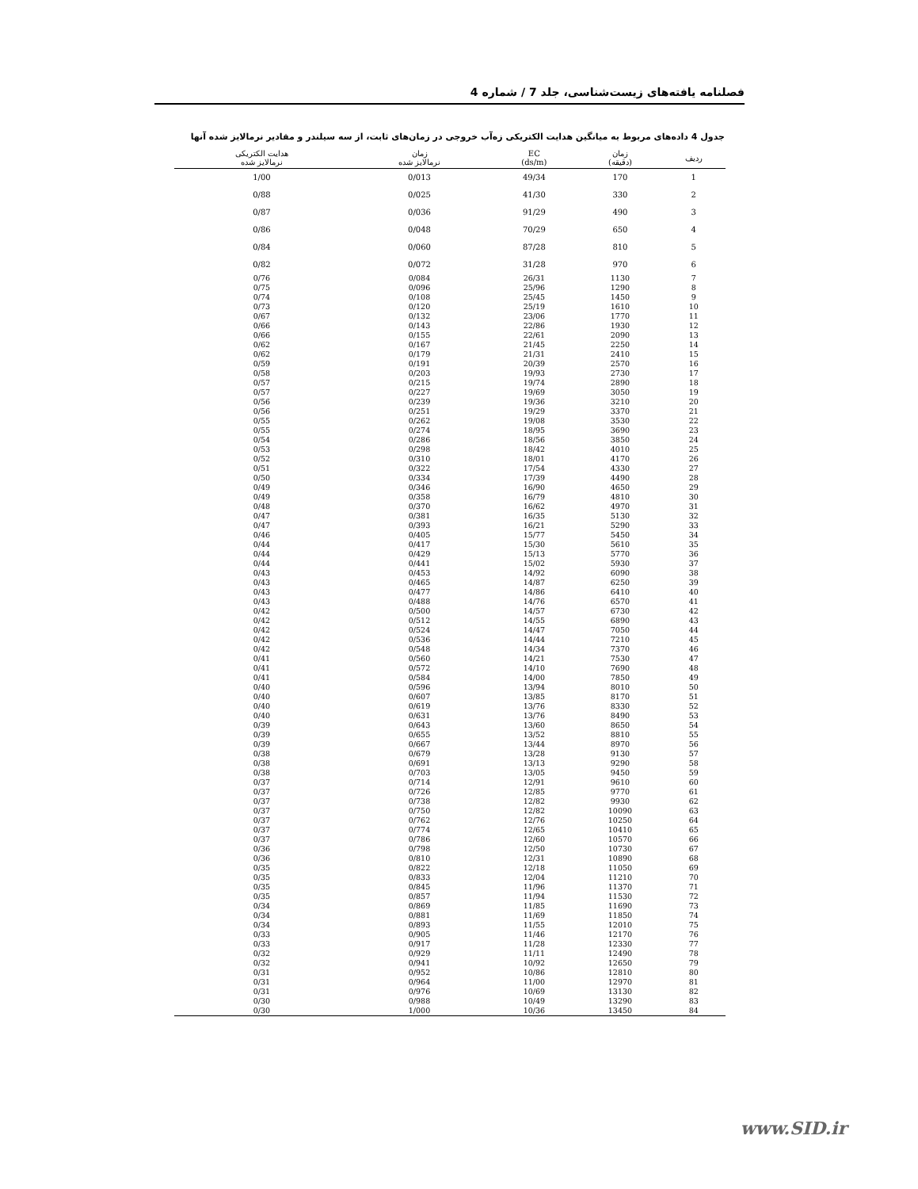فصلنامه یافته‌های زیست‌شناسی، جلد 7 / شماره 4
جدول 4 داده‌های مربوط به میانگین هدایت الکتریکی زه‌آب خروجی در زمان‌های ثابت، از سه سیلندر و مقادیر نرمالایز شده آنها
| ردیف | زمان (دقیقه) | EC (ds/m) | زمان نرمالایز شده | هدایت الکتریکی نرمالایز شده |
| --- | --- | --- | --- | --- |
| 1 | 170 | 49/34 | 0/013 | 1/00 |
| 2 | 330 | 41/30 | 0/025 | 0/88 |
| 3 | 490 | 91/29 | 0/036 | 0/87 |
| 4 | 650 | 70/29 | 0/048 | 0/86 |
| 5 | 810 | 87/28 | 0/060 | 0/84 |
| 6 | 970 | 31/28 | 0/072 | 0/82 |
| 7 | 1130 | 26/31 | 0/084 | 0/76 |
| 8 | 1290 | 25/96 | 0/096 | 0/75 |
| 9 | 1450 | 25/45 | 0/108 | 0/74 |
| 10 | 1610 | 25/19 | 0/120 | 0/73 |
| 11 | 1770 | 23/06 | 0/132 | 0/67 |
| 12 | 1930 | 22/86 | 0/143 | 0/66 |
| 13 | 2090 | 22/61 | 0/155 | 0/66 |
| 14 | 2250 | 21/45 | 0/167 | 0/62 |
| 15 | 2410 | 21/31 | 0/179 | 0/62 |
| 16 | 2570 | 20/39 | 0/191 | 0/59 |
| 17 | 2730 | 19/93 | 0/203 | 0/58 |
| 18 | 2890 | 19/74 | 0/215 | 0/57 |
| 19 | 3050 | 19/69 | 0/227 | 0/57 |
| 20 | 3210 | 19/36 | 0/239 | 0/56 |
| 21 | 3370 | 19/29 | 0/251 | 0/56 |
| 22 | 3530 | 19/08 | 0/262 | 0/55 |
| 23 | 3690 | 18/95 | 0/274 | 0/55 |
| 24 | 3850 | 18/56 | 0/286 | 0/54 |
| 25 | 4010 | 18/42 | 0/298 | 0/53 |
| 26 | 4170 | 18/01 | 0/310 | 0/52 |
| 27 | 4330 | 17/54 | 0/322 | 0/51 |
| 28 | 4490 | 17/39 | 0/334 | 0/50 |
| 29 | 4650 | 16/90 | 0/346 | 0/49 |
| 30 | 4810 | 16/79 | 0/358 | 0/49 |
| 31 | 4970 | 16/62 | 0/370 | 0/48 |
| 32 | 5130 | 16/35 | 0/381 | 0/47 |
| 33 | 5290 | 16/21 | 0/393 | 0/47 |
| 34 | 5450 | 15/77 | 0/405 | 0/46 |
| 35 | 5610 | 15/30 | 0/417 | 0/44 |
| 36 | 5770 | 15/13 | 0/429 | 0/44 |
| 37 | 5930 | 15/02 | 0/441 | 0/44 |
| 38 | 6090 | 14/92 | 0/453 | 0/43 |
| 39 | 6250 | 14/87 | 0/465 | 0/43 |
| 40 | 6410 | 14/86 | 0/477 | 0/43 |
| 41 | 6570 | 14/76 | 0/488 | 0/43 |
| 42 | 6730 | 14/57 | 0/500 | 0/42 |
| 43 | 6890 | 14/55 | 0/512 | 0/42 |
| 44 | 7050 | 14/47 | 0/524 | 0/42 |
| 45 | 7210 | 14/44 | 0/536 | 0/42 |
| 46 | 7370 | 14/34 | 0/548 | 0/42 |
| 47 | 7530 | 14/21 | 0/560 | 0/41 |
| 48 | 7690 | 14/10 | 0/572 | 0/41 |
| 49 | 7850 | 14/00 | 0/584 | 0/41 |
| 50 | 8010 | 13/94 | 0/596 | 0/40 |
| 51 | 8170 | 13/85 | 0/607 | 0/40 |
| 52 | 8330 | 13/76 | 0/619 | 0/40 |
| 53 | 8490 | 13/76 | 0/631 | 0/40 |
| 54 | 8650 | 13/60 | 0/643 | 0/39 |
| 55 | 8810 | 13/52 | 0/655 | 0/39 |
| 56 | 8970 | 13/44 | 0/667 | 0/39 |
| 57 | 9130 | 13/28 | 0/679 | 0/38 |
| 58 | 9290 | 13/13 | 0/691 | 0/38 |
| 59 | 9450 | 13/05 | 0/703 | 0/38 |
| 60 | 9610 | 12/91 | 0/714 | 0/37 |
| 61 | 9770 | 12/85 | 0/726 | 0/37 |
| 62 | 9930 | 12/82 | 0/738 | 0/37 |
| 63 | 10090 | 12/82 | 0/750 | 0/37 |
| 64 | 10250 | 12/76 | 0/762 | 0/37 |
| 65 | 10410 | 12/65 | 0/774 | 0/37 |
| 66 | 10570 | 12/60 | 0/786 | 0/37 |
| 67 | 10730 | 12/50 | 0/798 | 0/36 |
| 68 | 10890 | 12/31 | 0/810 | 0/36 |
| 69 | 11050 | 12/18 | 0/822 | 0/35 |
| 70 | 11210 | 12/04 | 0/833 | 0/35 |
| 71 | 11370 | 11/96 | 0/845 | 0/35 |
| 72 | 11530 | 11/94 | 0/857 | 0/35 |
| 73 | 11690 | 11/85 | 0/869 | 0/34 |
| 74 | 11850 | 11/69 | 0/881 | 0/34 |
| 75 | 12010 | 11/55 | 0/893 | 0/34 |
| 76 | 12170 | 11/46 | 0/905 | 0/33 |
| 77 | 12330 | 11/28 | 0/917 | 0/33 |
| 78 | 12490 | 11/11 | 0/929 | 0/32 |
| 79 | 12650 | 10/92 | 0/941 | 0/32 |
| 80 | 12810 | 10/86 | 0/952 | 0/31 |
| 81 | 12970 | 11/00 | 0/964 | 0/31 |
| 82 | 13130 | 10/69 | 0/976 | 0/31 |
| 83 | 13290 | 10/49 | 0/988 | 0/30 |
| 84 | 13450 | 10/36 | 1/000 | 0/30 |
www.SID.ir